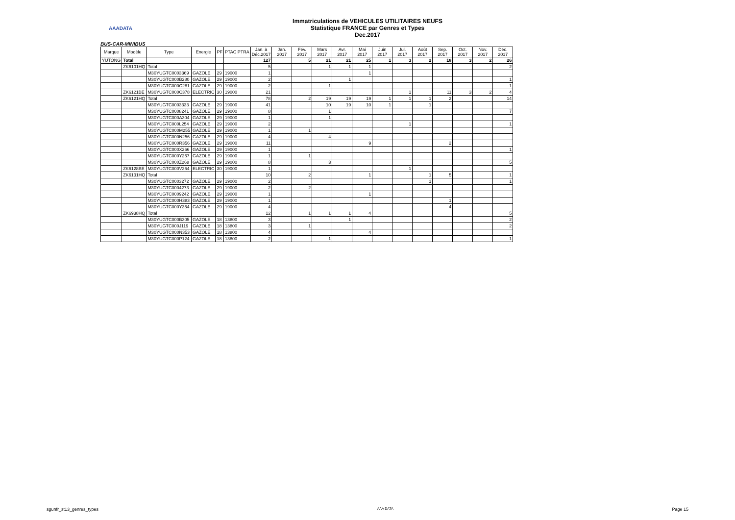AAADATA
Immatriculations de VEHICULES UTILITAIRES NEUFS
Statistique FRANCE par Genres et Types
Dec.2017
BUS-CAR-MINIBUS
| Marque | Modèle | Type | Energie | PF | PTAC PTRA | Jan. à Déc.2017 | Jan. 2017 | Fév. 2017 | Mars 2017 | Avr. 2017 | Mai 2017 | Juin 2017 | Jul. 2017 | Août 2017 | Sep. 2017 | Oct. 2017 | Nov. 2017 | Déc. 2017 |
| --- | --- | --- | --- | --- | --- | --- | --- | --- | --- | --- | --- | --- | --- | --- | --- | --- | --- | --- |
| YUTONG | Total | | | | | 127 | | 5 | 21 | 21 | 25 | 1 | 3 | 2 | 18 | 3 | 2 | 26 |
| | ZK6101HQ | Total | | | | 5 | | | 1 | 1 | 1 | | | | | | | 2 |
| | | M30YUGTC0003369 | GAZOLE | 29 | 19000 | 1 | | | | | 1 | | | | | | | |
| | | M30YUGTC000B280 | GAZOLE | 29 | 19000 | 2 | | | | 1 | | | | | | | | 1 |
| | | M30YUGTC000C281 | GAZOLE | 29 | 19000 | 2 | | | 1 | | | | | | | | | 1 |
| | ZK6121BE | M30YUGTC000C378 | ELECTRIC | 30 | 19000 | 21 | | | | | | | 1 | | 11 | 3 | 2 | 4 |
| | ZK6121HQ | Total | | | | 78 | | 2 | 19 | 19 | 19 | 1 | 1 | 1 | 2 | | | 14 |
| | | M30YUGTC0003333 | GAZOLE | 29 | 19000 | 41 | | | 10 | 19 | 10 | 1 | | 1 | | | | |
| | | M30YUGTC0008241 | GAZOLE | 29 | 19000 | 8 | | | 1 | | | | | | | | | 7 |
| | | M30YUGTC000A304 | GAZOLE | 29 | 19000 | 1 | | | 1 | | | | | | | | | |
| | | M30YUGTC000L254 | GAZOLE | 29 | 19000 | 2 | | | | | | | 1 | | | | | 1 |
| | | M30YUGTC000M255 | GAZOLE | 29 | 19000 | 1 | | 1 | | | | | | | | | | |
| | | M30YUGTC000N256 | GAZOLE | 29 | 19000 | 4 | | | 4 | | | | | | | | | |
| | | M30YUGTC000R356 | GAZOLE | 29 | 19000 | 11 | | | | | 9 | | | | 2 | | | |
| | | M30YUGTC000X266 | GAZOLE | 29 | 19000 | 1 | | | | | | | | | | | | 1 |
| | | M30YUGTC000Y267 | GAZOLE | 29 | 19000 | 1 | | 1 | | | | | | | | | | |
| | | M30YUGTC000Z268 | GAZOLE | 29 | 19000 | 8 | | | 3 | | | | | | | | | 5 |
| | ZK6128BE | M30YUGTC000V264 | ELECTRIC | 30 | 19000 | 1 | | | | | | | 1 | | | | | |
| | ZK6131HQ | Total | | | | 10 | | 2 | | | 1 | | | 1 | 5 | | | 1 |
| | | M30YUGTC0003272 | GAZOLE | 29 | 19000 | 2 | | | | | | | | 1 | | | | 1 |
| | | M30YUGTC0004273 | GAZOLE | 29 | 19000 | 2 | | 2 | | | | | | | | | | |
| | | M30YUGTC0009242 | GAZOLE | 29 | 19000 | 1 | | | | | 1 | | | | | | | |
| | | M30YUGTC000H383 | GAZOLE | 29 | 19000 | 1 | | | | | | | | | 1 | | | |
| | | M30YUGTC000Y364 | GAZOLE | 29 | 19000 | 4 | | | | | | | | | 4 | | | |
| | ZK6938HQ | Total | | | | 12 | | 1 | 1 | 1 | 4 | | | | | | | 5 |
| | | M30YUGTC000B305 | GAZOLE | 18 | 13800 | 3 | | | | 1 | | | | | | | | 2 |
| | | M30YUGTC000J119 | GAZOLE | 18 | 13800 | 3 | | 1 | | | | | | | | | | 2 |
| | | M30YUGTC000N353 | GAZOLE | 18 | 13800 | 4 | | | | | 4 | | | | | | | |
| | | M30YUGTC000P124 | GAZOLE | 18 | 13800 | 2 | | | 1 | | | | | | | | | 1 |
sgunfr_st13_genres_types AAA DATA Page 15